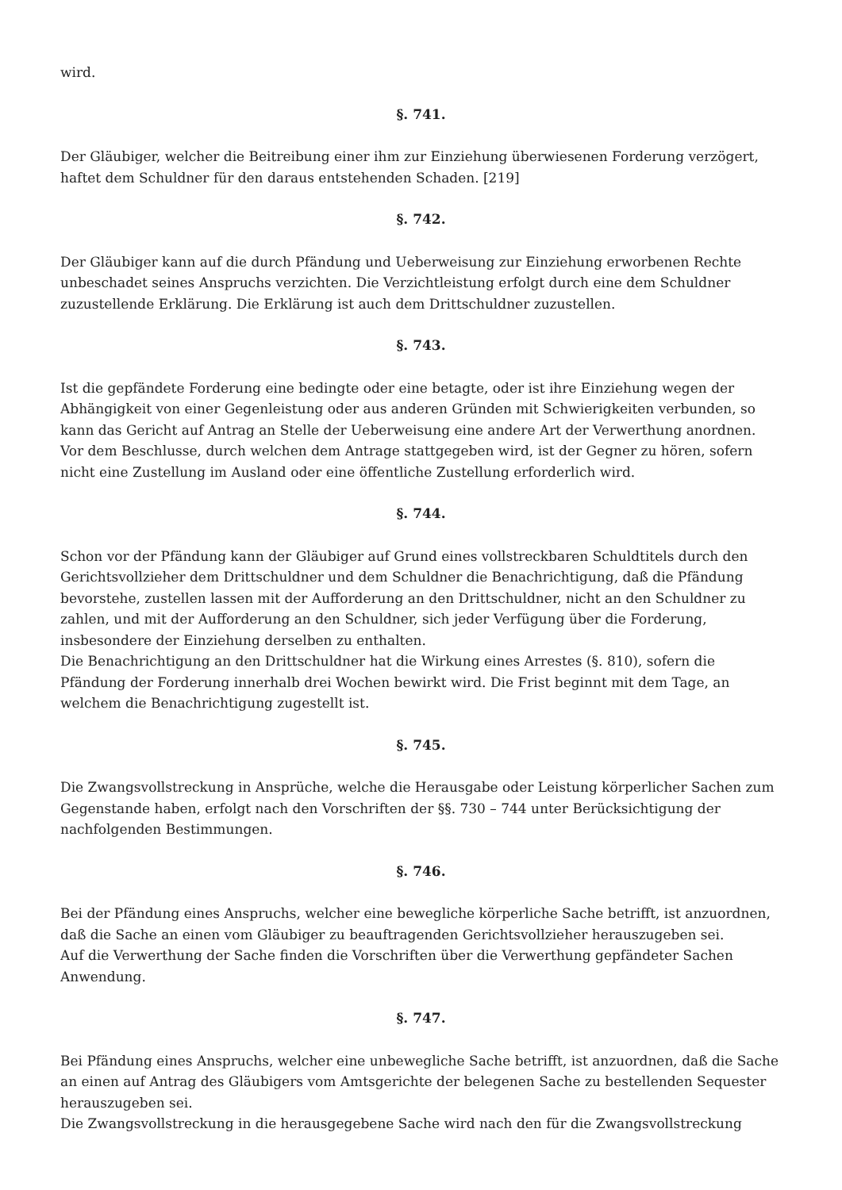wird.
§. 741.
Der Gläubiger, welcher die Beitreibung einer ihm zur Einziehung überwiesenen Forderung verzögert, haftet dem Schuldner für den daraus entstehenden Schaden. [219]
§. 742.
Der Gläubiger kann auf die durch Pfändung und Ueberweisung zur Einziehung erworbenen Rechte unbeschadet seines Anspruchs verzichten. Die Verzichtleistung erfolgt durch eine dem Schuldner zuzustellende Erklärung. Die Erklärung ist auch dem Drittschuldner zuzustellen.
§. 743.
Ist die gepfändete Forderung eine bedingte oder eine betagte, oder ist ihre Einziehung wegen der Abhängigkeit von einer Gegenleistung oder aus anderen Gründen mit Schwierigkeiten verbunden, so kann das Gericht auf Antrag an Stelle der Ueberweisung eine andere Art der Verwerthung anordnen.
Vor dem Beschlusse, durch welchen dem Antrage stattgegeben wird, ist der Gegner zu hören, sofern nicht eine Zustellung im Ausland oder eine öffentliche Zustellung erforderlich wird.
§. 744.
Schon vor der Pfändung kann der Gläubiger auf Grund eines vollstreckbaren Schuldtitels durch den Gerichtsvollzieher dem Drittschuldner und dem Schuldner die Benachrichtigung, daß die Pfändung bevorstehe, zustellen lassen mit der Aufforderung an den Drittschuldner, nicht an den Schuldner zu zahlen, und mit der Aufforderung an den Schuldner, sich jeder Verfügung über die Forderung, insbesondere der Einziehung derselben zu enthalten.
Die Benachrichtigung an den Drittschuldner hat die Wirkung eines Arrestes (§. 810), sofern die Pfändung der Forderung innerhalb drei Wochen bewirkt wird. Die Frist beginnt mit dem Tage, an welchem die Benachrichtigung zugestellt ist.
§. 745.
Die Zwangsvollstreckung in Ansprüche, welche die Herausgabe oder Leistung körperlicher Sachen zum Gegenstande haben, erfolgt nach den Vorschriften der §§. 730 – 744 unter Berücksichtigung der nachfolgenden Bestimmungen.
§. 746.
Bei der Pfändung eines Anspruchs, welcher eine bewegliche körperliche Sache betrifft, ist anzuordnen, daß die Sache an einen vom Gläubiger zu beauftragenden Gerichtsvollzieher herauszugeben sei.
Auf die Verwerthung der Sache finden die Vorschriften über die Verwerthung gepfändeter Sachen Anwendung.
§. 747.
Bei Pfändung eines Anspruchs, welcher eine unbewegliche Sache betrifft, ist anzuordnen, daß die Sache an einen auf Antrag des Gläubigers vom Amtsgerichte der belegenen Sache zu bestellenden Sequester herauszugeben sei.
Die Zwangsvollstreckung in die herausgegebene Sache wird nach den für die Zwangsvollstreckung